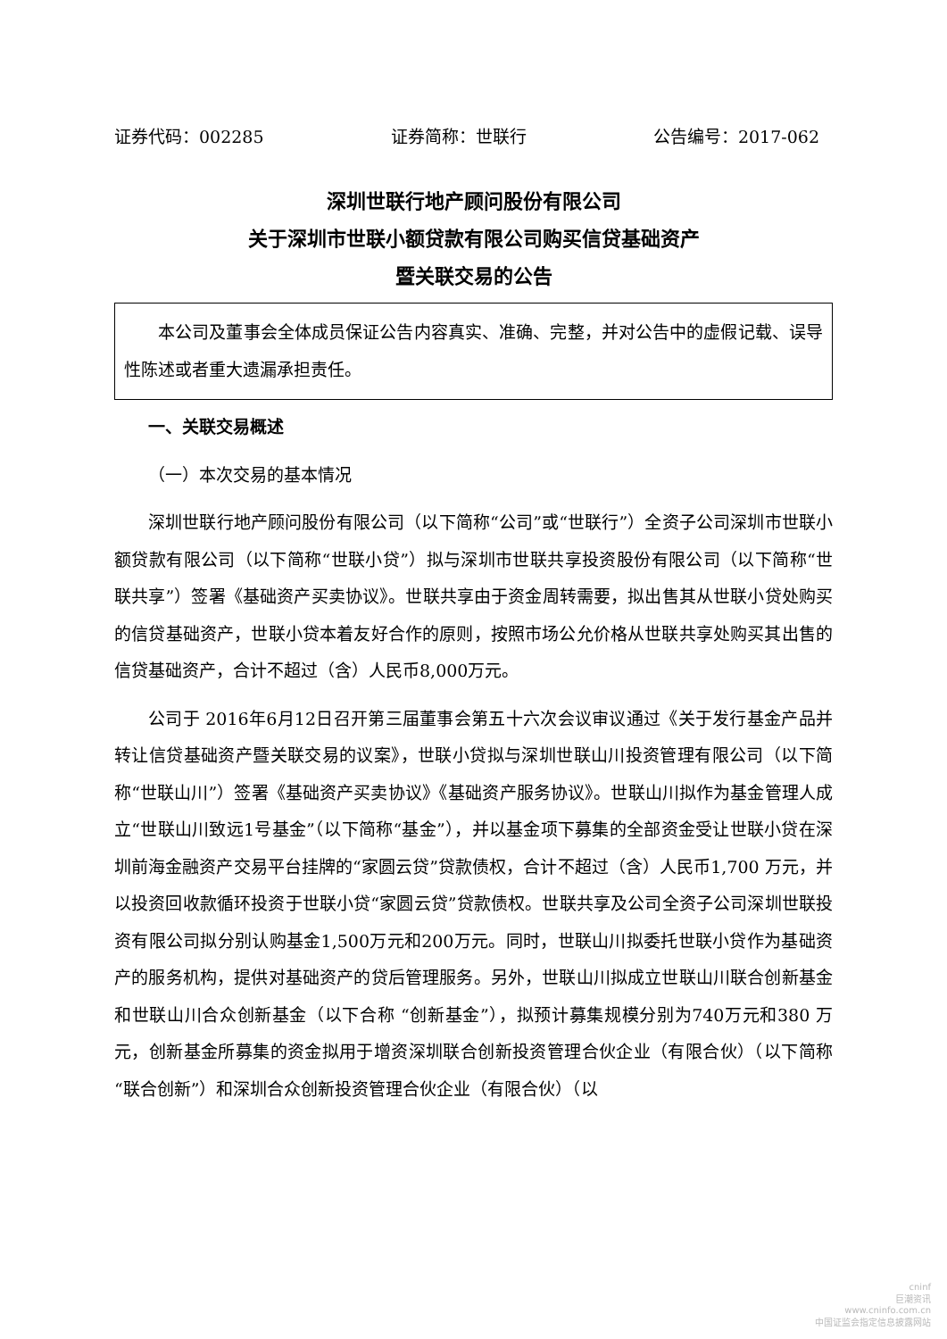证券代码：002285 证券简称：世联行 公告编号：2017-062
深圳世联行地产顾问股份有限公司
关于深圳市世联小额贷款有限公司购买信贷基础资产
暨关联交易的公告
本公司及董事会全体成员保证公告内容真实、准确、完整，并对公告中的虚假记载、误导性陈述或者重大遗漏承担责任。
一、关联交易概述
（一）本次交易的基本情况
深圳世联行地产顾问股份有限公司（以下简称“公司”或“世联行”）全资子公司深圳市世联小额贷款有限公司（以下简称“世联小贷”）拟与深圳市世联共享投资股份有限公司（以下简称“世联共享”）签署《基础资产买卖协议》。世联共享由于资金周转需要，拟出售其从世联小贷处购买的信贷基础资产，世联小贷本着友好合作的原则，按照市场公允价格从世联共享处购买其出售的信贷基础资产，合计不超过（含）人民币8,000万元。
公司于 2016年6月12日召开第三届董事会第五十六次会议审议通过《关于发行基金产品并转让信贷基础资产暨关联交易的议案》，世联小贷拟与深圳世联山川投资管理有限公司（以下简称“世联山川”）签署《基础资产买卖协议》《基础资产服务协议》。世联山川拟作为基金管理人成立“世联山川致远1号基金”（以下简称“基金”），并以基金项下募集的全部资金受让世联小贷在深圳前海金融资产交易平台挂牌的“家圆云贷”贷款债权，合计不超过（含）人民币1,700 万元，并以投资回收款循环投资于世联小贷“家圆云贷”贷款债权。世联共享及公司全资子公司深圳世联投资有限公司拟分别认购基金1,500万元和200万元。同时，世联山川拟委托世联小贷作为基础资产的服务机构，提供对基础资产的贷后管理服务。另外，世联山川拟成立世联山川联合创新基金和世联山川合众创新基金（以下合称 “创新基金”），拟预计募集规模分别为740万元和380 万元，创新基金所募集的资金拟用于增资深圳联合创新投资管理合伙企业（有限合伙）（以下简称“联合创新”）和深圳合众创新投资管理合伙企业（有限合伙）（以
cninf
巨潮资讯
www.cninfo.com.cn
中国证监会指定信息披露网站